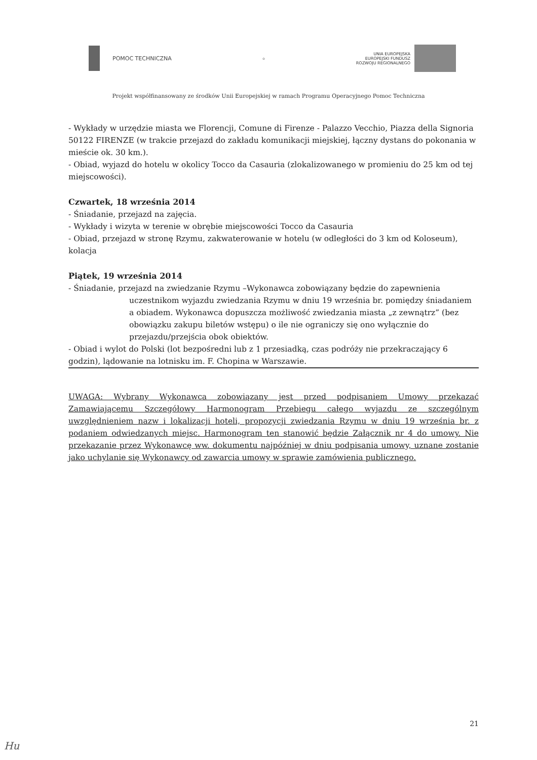POMOC TECHNICZNA
✿
UNIA EUROPEJSKA
EUROPEJSKI FUNDUSZ
ROZWOJU REGIONALNEGO
Projekt współfinansowany ze środków Unii Europejskiej w ramach Programu Operacyjnego Pomoc Techniczna
- Wykłady w urzędzie miasta we Florencji, Comune di Firenze - Palazzo Vecchio, Piazza della Signoria 50122 FIRENZE (w trakcie przejazd do zakładu komunikacji miejskiej, łączny dystans do pokonania w mieście ok. 30 km.).
- Obiad, wyjazd do hotelu w okolicy Tocco da Casauria (zlokalizowanego w promieniu do 25 km od tej miejscowości).
Czwartek, 18 września 2014
- Śniadanie, przejazd na zajęcia.
- Wykłady i wizyta w terenie w obrębie miejscowości Tocco da Casauria
- Obiad, przejazd w stronę Rzymu, zakwaterowanie w hotelu (w odległości do 3 km od Koloseum), kolacja
Piątek, 19 września 2014
- Śniadanie, przejazd na zwiedzanie Rzymu –Wykonawca zobowiązany będzie do zapewnienia
uczestnikom wyjazdu zwiedzania Rzymu w dniu 19 września br. pomiędzy śniadaniem a obiadem. Wykonawca dopuszcza możliwość zwiedzania miasta „z zewnątrz” (bez obowiązku zakupu biletów wstępu) o ile nie ograniczy się ono wyłącznie do przejazdu/przejścia obok obiektów.
- Obiad i wylot do Polski (lot bezpośredni lub z 1 przesiadką, czas podróży nie przekraczający 6 godzin), lądowanie na lotnisku im. F. Chopina w Warszawie.
UWAGA: Wybrany Wykonawca zobowiązany jest przed podpisaniem Umowy przekazać Zamawiającemu Szczegółowy Harmonogram Przebiegu całego wyjazdu ze szczególnym uwzględnieniem nazw i lokalizacji hoteli, propozycji zwiedzania Rzymu w dniu 19 września br. z podaniem odwiedzanych miejsc. Harmonogram ten stanowić będzie Załącznik nr 4 do umowy. Nie przekazanie przez Wykonawcę ww. dokumentu najpóźniej w dniu podpisania umowy, uznane zostanie jako uchylanie się Wykonawcy od zawarcia umowy w sprawie zamówienia publicznego.
21
Hu